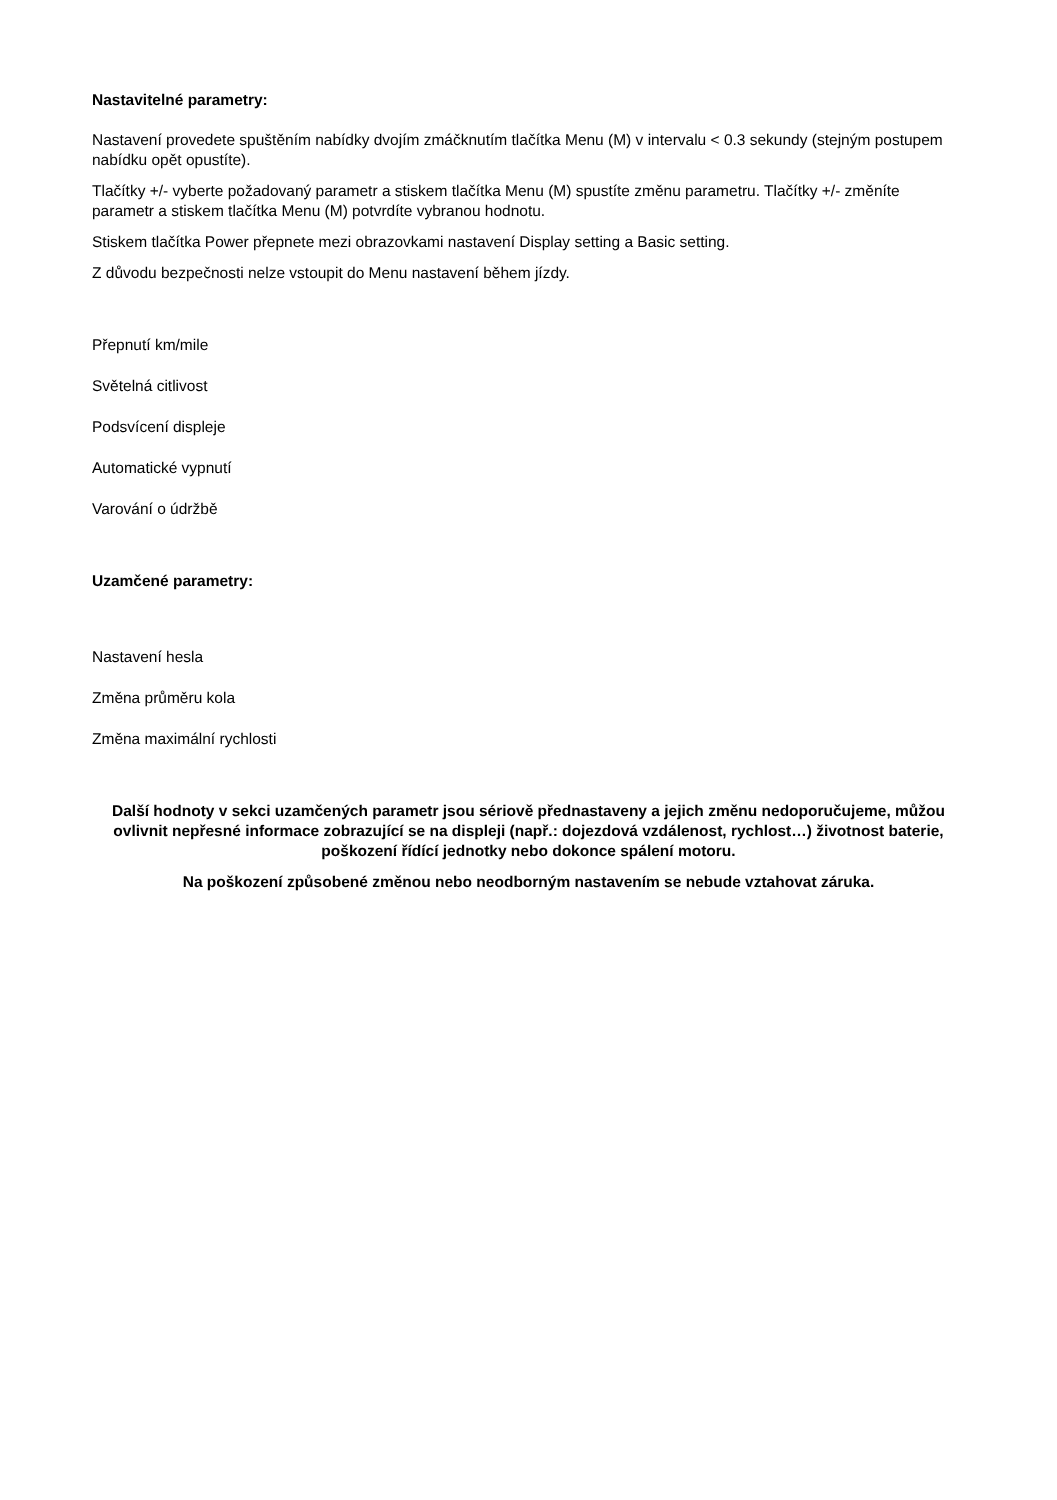Nastavitelné parametry:
Nastavení provedete spuštěním nabídky dvojím zmáčknutím tlačítka Menu (M) v intervalu < 0.3 sekundy (stejným postupem nabídku opět opustíte).
Tlačítky +/- vyberte požadovaný parametr a stiskem tlačítka Menu (M) spustíte změnu parametru. Tlačítky +/- změníte parametr a stiskem tlačítka Menu (M) potvrdíte vybranou hodnotu.
Stiskem tlačítka Power přepnete mezi obrazovkami nastavení Display setting a Basic setting.
Z důvodu bezpečnosti nelze vstoupit do Menu nastavení během jízdy.
Přepnutí km/mile
Světelná citlivost
Podsvícení displeje
Automatické vypnutí
Varování o údržbě
Uzamčené parametry:
Nastavení hesla
Změna průměru kola
Změna maximální rychlosti
Další hodnoty v sekci uzamčených parametr jsou sériově přednastaveny a jejich změnu nedoporučujeme, můžou ovlivnit nepřesné informace zobrazující se na displeji (např.: dojezdová vzdálenost, rychlost…) životnost baterie, poškození řídící jednotky nebo dokonce spálení motoru.
Na poškození způsobené změnou nebo neodborným nastavením se nebude vztahovat záruka.